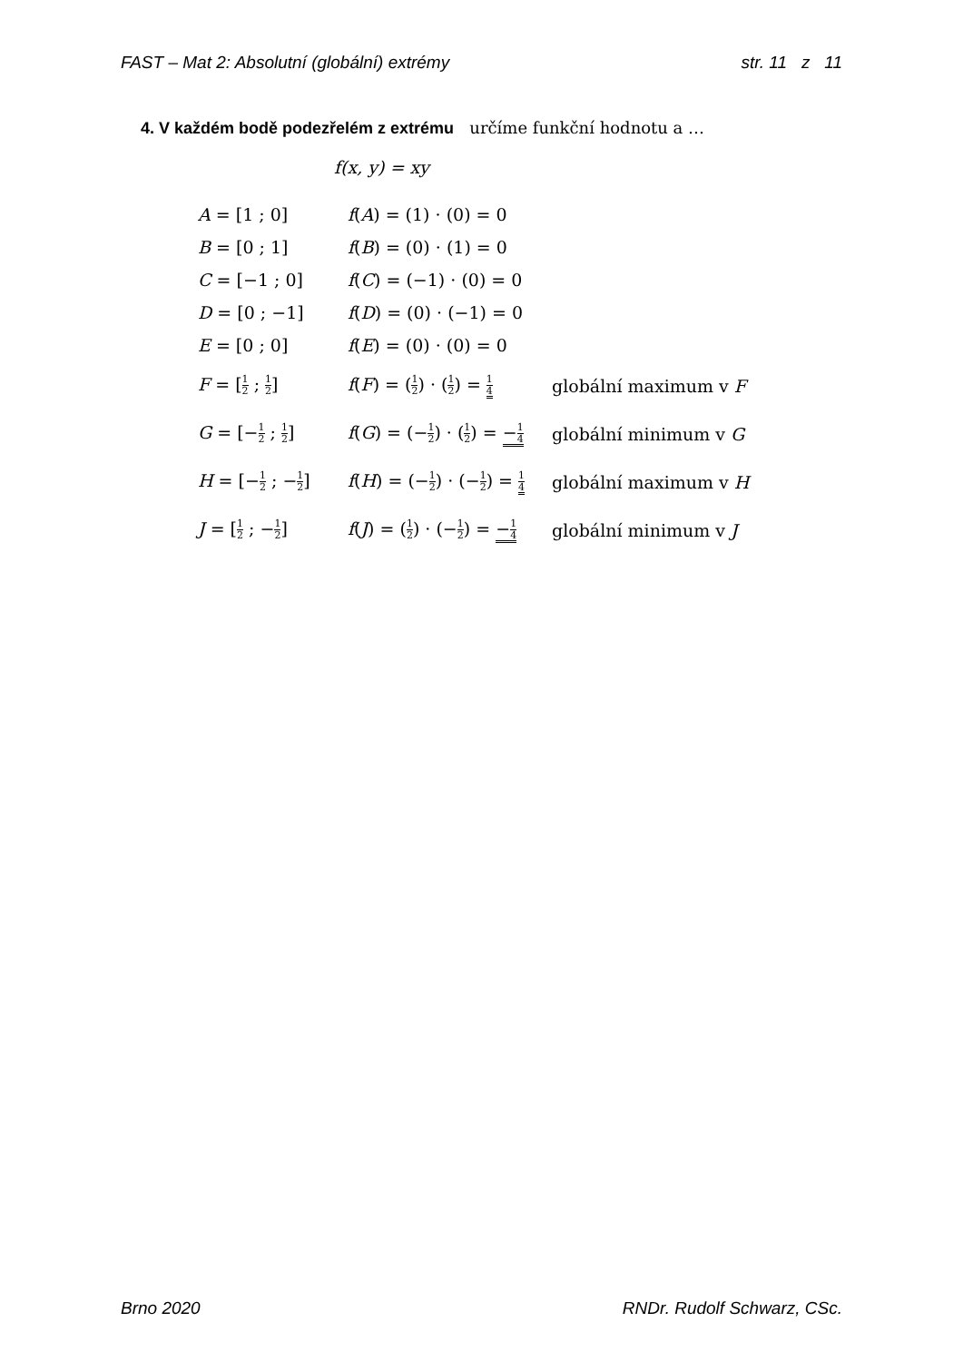FAST – Mat 2: Absolutní (globální) extrémy str. 11 z 11
4. V každém bodě podezřelém z extrému určíme funkční hodnotu a …
f(x, y) = xy
A = [1 ; 0] f(A) = (1) · (0) = 0
B = [0 ; 1] f(B) = (0) · (1) = 0
C = [−1 ; 0] f(C) = (−1) · (0) = 0
D = [0 ; −1] f(D) = (0) · (−1) = 0
E = [0 ; 0] f(E) = (0) · (0) = 0
F = [1 2 ; 1 2] f(F) = (1 2) · (1 2) = 1 4 globální maximum v F
G = [−1 2 ; 1 2] f(G) = (−1 2) · (1 2) = −1 4 globální minimum v G
H = [−1 2 ; −1 2] f(H) = (−1 2) · (−1 2) = 1 4 globální maximum v H
J = [1 2 ; −1 2] f(J) = (1 2) · (−1 2) = −1 4 globální minimum v J
Brno 2020 RNDr. Rudolf Schwarz, CSc.